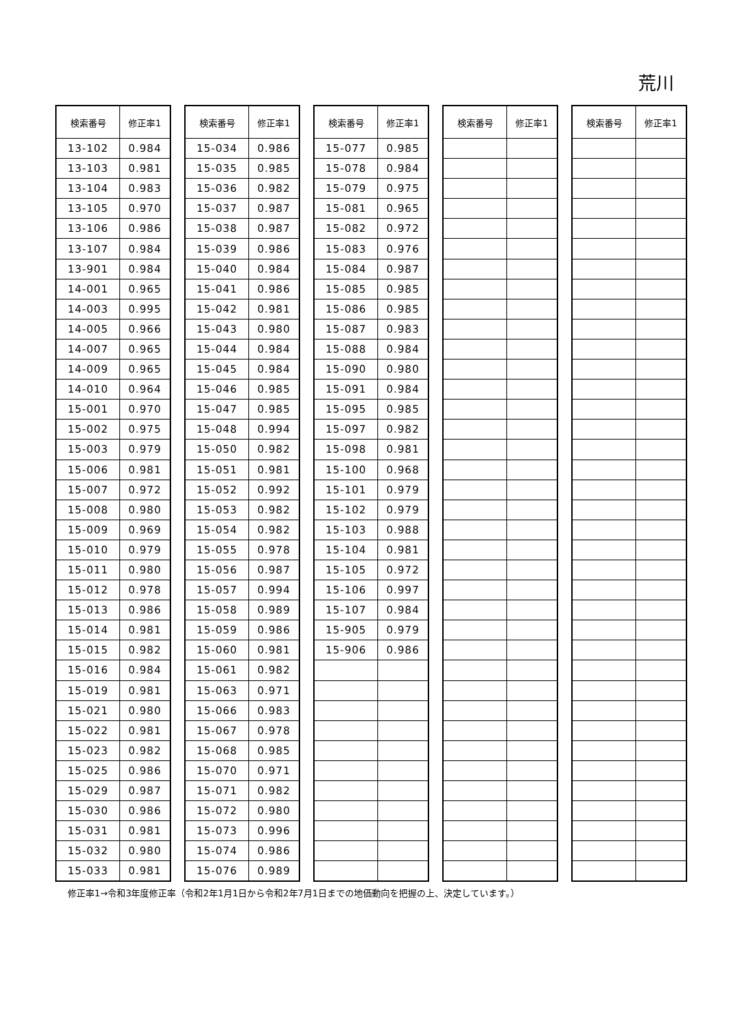荒川
| 検索番号 | 修正率1 |
| --- | --- |
| 13-102 | 0.984 |
| 13-103 | 0.981 |
| 13-104 | 0.983 |
| 13-105 | 0.970 |
| 13-106 | 0.986 |
| 13-107 | 0.984 |
| 13-901 | 0.984 |
| 14-001 | 0.965 |
| 14-003 | 0.995 |
| 14-005 | 0.966 |
| 14-007 | 0.965 |
| 14-009 | 0.965 |
| 14-010 | 0.964 |
| 15-001 | 0.970 |
| 15-002 | 0.975 |
| 15-003 | 0.979 |
| 15-006 | 0.981 |
| 15-007 | 0.972 |
| 15-008 | 0.980 |
| 15-009 | 0.969 |
| 15-010 | 0.979 |
| 15-011 | 0.980 |
| 15-012 | 0.978 |
| 15-013 | 0.986 |
| 15-014 | 0.981 |
| 15-015 | 0.982 |
| 15-016 | 0.984 |
| 15-019 | 0.981 |
| 15-021 | 0.980 |
| 15-022 | 0.981 |
| 15-023 | 0.982 |
| 15-025 | 0.986 |
| 15-029 | 0.987 |
| 15-030 | 0.986 |
| 15-031 | 0.981 |
| 15-032 | 0.980 |
| 15-033 | 0.981 |
| 検索番号 | 修正率1 |
| --- | --- |
| 15-034 | 0.986 |
| 15-035 | 0.985 |
| 15-036 | 0.982 |
| 15-037 | 0.987 |
| 15-038 | 0.987 |
| 15-039 | 0.986 |
| 15-040 | 0.984 |
| 15-041 | 0.986 |
| 15-042 | 0.981 |
| 15-043 | 0.980 |
| 15-044 | 0.984 |
| 15-045 | 0.984 |
| 15-046 | 0.985 |
| 15-047 | 0.985 |
| 15-048 | 0.994 |
| 15-050 | 0.982 |
| 15-051 | 0.981 |
| 15-052 | 0.992 |
| 15-053 | 0.982 |
| 15-054 | 0.982 |
| 15-055 | 0.978 |
| 15-056 | 0.987 |
| 15-057 | 0.994 |
| 15-058 | 0.989 |
| 15-059 | 0.986 |
| 15-060 | 0.981 |
| 15-061 | 0.982 |
| 15-063 | 0.971 |
| 15-066 | 0.983 |
| 15-067 | 0.978 |
| 15-068 | 0.985 |
| 15-070 | 0.971 |
| 15-071 | 0.982 |
| 15-072 | 0.980 |
| 15-073 | 0.996 |
| 15-074 | 0.986 |
| 15-076 | 0.989 |
| 検索番号 | 修正率1 |
| --- | --- |
| 15-077 | 0.985 |
| 15-078 | 0.984 |
| 15-079 | 0.975 |
| 15-081 | 0.965 |
| 15-082 | 0.972 |
| 15-083 | 0.976 |
| 15-084 | 0.987 |
| 15-085 | 0.985 |
| 15-086 | 0.985 |
| 15-087 | 0.983 |
| 15-088 | 0.984 |
| 15-090 | 0.980 |
| 15-091 | 0.984 |
| 15-095 | 0.985 |
| 15-097 | 0.982 |
| 15-098 | 0.981 |
| 15-100 | 0.968 |
| 15-101 | 0.979 |
| 15-102 | 0.979 |
| 15-103 | 0.988 |
| 15-104 | 0.981 |
| 15-105 | 0.972 |
| 15-106 | 0.997 |
| 15-107 | 0.984 |
| 15-905 | 0.979 |
| 15-906 | 0.986 |
| 検索番号 | 修正率1 |
| --- | --- |
| 検索番号 | 修正率1 |
| --- | --- |
修正率1→令和3年度修正率（令和2年1月1日から令和2年7月1日までの地価動向を把握の上、決定しています。）